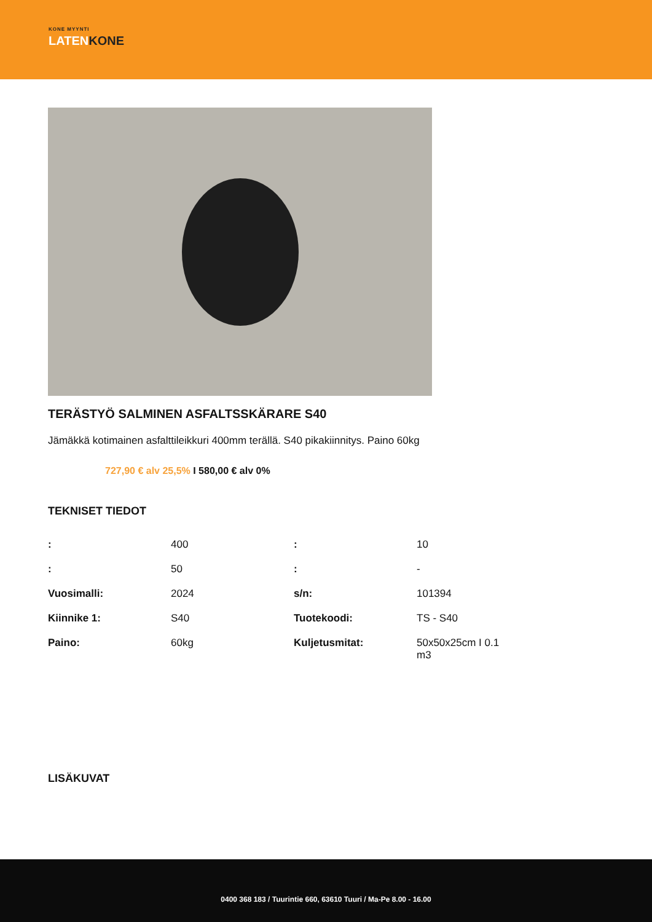KONE MYYNTI
LATENKONE
TERÄSTYÖ SALMINEN ASFALTSSKÄRARE S40
Jämäkkä kotimainen asfalttileikkuri 400mm terällä. S40 pikakiinnitys. Paino 60kg
727,90 € alv 25,5% I 580,00 € alv 0%
TEKNISET TIEDOT
| : | 400 | : | 10 |
| : | 50 | : | - |
| Vuosimalli: | 2024 | s/n: | 101394 |
| Kiinnike 1: | S40 | Tuotekoodi: | TS - S40 |
| Paino: | 60kg | Kuljetusmitat: | 50x50x25cm I 0.1 m3 |
LISÄKUVAT
0400 368 183 / Tuurintie 660, 63610 Tuuri / Ma-Pe 8.00 - 16.00